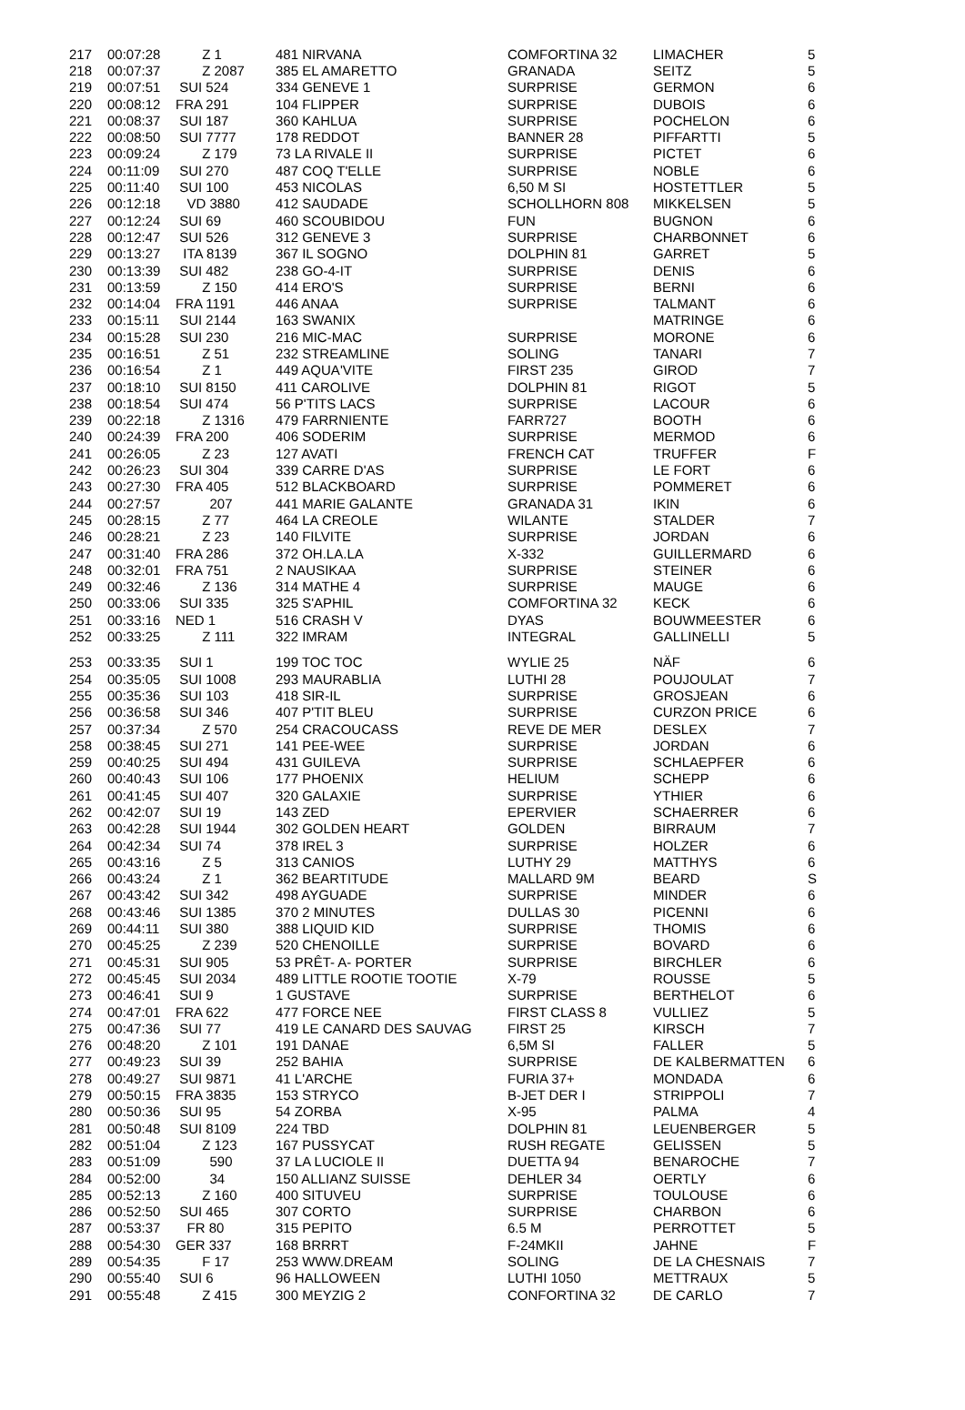| 217 | 00:07:28 | Z 1 | 481 NIRVANA | COMFORTINA 32 | LIMACHER | 5 |
| 218 | 00:07:37 | Z 2087 | 385 EL AMARETTO | GRANADA | SEITZ | 5 |
| 219 | 00:07:51 | SUI 524 | 334 GENEVE 1 | SURPRISE | GERMON | 6 |
| 220 | 00:08:12 | FRA 291 | 104 FLIPPER | SURPRISE | DUBOIS | 6 |
| 221 | 00:08:37 | SUI 187 | 360 KAHLUA | SURPRISE | POCHELON | 6 |
| 222 | 00:08:50 | SUI 7777 | 178 REDDOT | BANNER 28 | PIFFARTTI | 5 |
| 223 | 00:09:24 | Z 179 | 73 LA RIVALE II | SURPRISE | PICTET | 6 |
| 224 | 00:11:09 | SUI 270 | 487 COQ T'ELLE | SURPRISE | NOBLE | 6 |
| 225 | 00:11:40 | SUI 100 | 453 NICOLAS | 6,50 M SI | HOSTETTLER | 5 |
| 226 | 00:12:18 | VD 3880 | 412 SAUDADE | SCHOLLHORN 808 | MIKKELSEN | 5 |
| 227 | 00:12:24 | SUI 69 | 460 SCOUBIDOU | FUN | BUGNON | 6 |
| 228 | 00:12:47 | SUI 526 | 312 GENEVE 3 | SURPRISE | CHARBONNET | 6 |
| 229 | 00:13:27 | ITA 8139 | 367 IL SOGNO | DOLPHIN 81 | GARRET | 5 |
| 230 | 00:13:39 | SUI 482 | 238 GO-4-IT | SURPRISE | DENIS | 6 |
| 231 | 00:13:59 | Z 150 | 414 ERO'S | SURPRISE | BERNI | 6 |
| 232 | 00:14:04 | FRA 1191 | 446 ANAA | SURPRISE | TALMANT | 6 |
| 233 | 00:15:11 | SUI 2144 | 163 SWANIX | | MATRINGE | 6 |
| 234 | 00:15:28 | SUI 230 | 216 MIC-MAC | SURPRISE | MORONE | 6 |
| 235 | 00:16:51 | Z 51 | 232 STREAMLINE | SOLING | TANARI | 7 |
| 236 | 00:16:54 | Z 1 | 449 AQUA'VITE | FIRST 235 | GIROD | 7 |
| 237 | 00:18:10 | SUI 8150 | 411 CAROLIVE | DOLPHIN 81 | RIGOT | 5 |
| 238 | 00:18:54 | SUI 474 | 56 P'TITS LACS | SURPRISE | LACOUR | 6 |
| 239 | 00:22:18 | Z 1316 | 479 FARRNIENTE | FARR727 | BOOTH | 6 |
| 240 | 00:24:39 | FRA 200 | 406 SODERIM | SURPRISE | MERMOD | 6 |
| 241 | 00:26:05 | Z 23 | 127 AVATI | FRENCH CAT | TRUFFER | F |
| 242 | 00:26:23 | SUI 304 | 339 CARRE D'AS | SURPRISE | LE FORT | 6 |
| 243 | 00:27:30 | FRA 405 | 512 BLACKBOARD | SURPRISE | POMMERET | 6 |
| 244 | 00:27:57 | 207 | 441 MARIE GALANTE | GRANADA 31 | IKIN | 6 |
| 245 | 00:28:15 | Z 77 | 464 LA CREOLE | WILANTE | STALDER | 7 |
| 246 | 00:28:21 | Z 23 | 140 FILVITE | SURPRISE | JORDAN | 6 |
| 247 | 00:31:40 | FRA 286 | 372 OH.LA.LA | X-332 | GUILLERMARD | 6 |
| 248 | 00:32:01 | FRA 751 | 2 NAUSIKAA | SURPRISE | STEINER | 6 |
| 249 | 00:32:46 | Z 136 | 314 MATHE 4 | SURPRISE | MAUGE | 6 |
| 250 | 00:33:06 | SUI 335 | 325 S'APHIL | COMFORTINA 32 | KECK | 6 |
| 251 | 00:33:16 | NED 1 | 516 CRASH V | DYAS | BOUWMEESTER | 6 |
| 252 | 00:33:25 | Z 111 | 322 IMRAM | INTEGRAL | GALLINELLI | 5 |
| 253 | 00:33:35 | SUI 1 | 199 TOC TOC | WYLIE 25 | NÄF | 6 |
| 254 | 00:35:05 | SUI 1008 | 293 MAURABLIA | LUTHI 28 | POUJOULAT | 7 |
| 255 | 00:35:36 | SUI 103 | 418 SIR-IL | SURPRISE | GROSJEAN | 6 |
| 256 | 00:36:58 | SUI 346 | 407 P'TIT BLEU | SURPRISE | CURZON PRICE | 6 |
| 257 | 00:37:34 | Z 570 | 254 CRACOUCASS | REVE DE MER | DESLEX | 7 |
| 258 | 00:38:45 | SUI 271 | 141 PEE-WEE | SURPRISE | JORDAN | 6 |
| 259 | 00:40:25 | SUI 494 | 431 GUILEVA | SURPRISE | SCHLAEPFER | 6 |
| 260 | 00:40:43 | SUI 106 | 177 PHOENIX | HELIUM | SCHEPP | 6 |
| 261 | 00:41:45 | SUI 407 | 320 GALAXIE | SURPRISE | YTHIER | 6 |
| 262 | 00:42:07 | SUI 19 | 143 ZED | EPERVIER | SCHAERRER | 6 |
| 263 | 00:42:28 | SUI 1944 | 302 GOLDEN HEART | GOLDEN | BIRRAUM | 7 |
| 264 | 00:42:34 | SUI 74 | 378 IREL 3 | SURPRISE | HOLZER | 6 |
| 265 | 00:43:16 | Z 5 | 313 CANIOS | LUTHY 29 | MATTHYS | 6 |
| 266 | 00:43:24 | Z 1 | 362 BEARTITUDE | MALLARD 9M | BEARD | S |
| 267 | 00:43:42 | SUI 342 | 498 AYGUADE | SURPRISE | MINDER | 6 |
| 268 | 00:43:46 | SUI 1385 | 370 2 MINUTES | DULLAS 30 | PICENNI | 6 |
| 269 | 00:44:11 | SUI 380 | 388 LIQUID KID | SURPRISE | THOMIS | 6 |
| 270 | 00:45:25 | Z 239 | 520 CHENOILLE | SURPRISE | BOVARD | 6 |
| 271 | 00:45:31 | SUI 905 | 53 PRÊT- A- PORTER | SURPRISE | BIRCHLER | 6 |
| 272 | 00:45:45 | SUI 2034 | 489 LITTLE ROOTIE TOOTIE | X-79 | ROUSSE | 5 |
| 273 | 00:46:41 | SUI 9 | 1 GUSTAVE | SURPRISE | BERTHELOT | 6 |
| 274 | 00:47:01 | FRA 622 | 477 FORCE NEE | FIRST CLASS 8 | VULLIEZ | 5 |
| 275 | 00:47:36 | SUI 77 | 419 LE CANARD DES SAUVAG | FIRST 25 | KIRSCH | 7 |
| 276 | 00:48:20 | Z 101 | 191 DANAE | 6,5M SI | FALLER | 5 |
| 277 | 00:49:23 | SUI 39 | 252 BAHIA | SURPRISE | DE KALBERMATTEN | 6 |
| 278 | 00:49:27 | SUI 9871 | 41 L'ARCHE | FURIA 37+ | MONDADA | 6 |
| 279 | 00:50:15 | FRA 3835 | 153 STRYCO | B-JET DER I | STRIPPOLI | 7 |
| 280 | 00:50:36 | SUI 95 | 54 ZORBA | X-95 | PALMA | 4 |
| 281 | 00:50:48 | SUI 8109 | 224 TBD | DOLPHIN 81 | LEUENBERGER | 5 |
| 282 | 00:51:04 | Z 123 | 167 PUSSYCAT | RUSH REGATE | GELISSEN | 5 |
| 283 | 00:51:09 | 590 | 37 LA LUCIOLE II | DUETTA 94 | BENAROCHE | 7 |
| 284 | 00:52:00 | 34 | 150 ALLIANZ SUISSE | DEHLER 34 | OERTLY | 6 |
| 285 | 00:52:13 | Z 160 | 400 SITUVEU | SURPRISE | TOULOUSE | 6 |
| 286 | 00:52:50 | SUI 465 | 307 CORTO | SURPRISE | CHARBON | 6 |
| 287 | 00:53:37 | FR 80 | 315 PEPITO | 6.5 M | PERROTTET | 5 |
| 288 | 00:54:30 | GER 337 | 168 BRRRT | F-24MKII | JAHNE | F |
| 289 | 00:54:35 | F 17 | 253 WWW.DREAM | SOLING | DE LA CHESNAIS | 7 |
| 290 | 00:55:40 | SUI 6 | 96 HALLOWEEN | LUTHI 1050 | METTRAUX | 5 |
| 291 | 00:55:48 | Z 415 | 300 MEYZIG 2 | CONFORTINA 32 | DE CARLO | 7 |